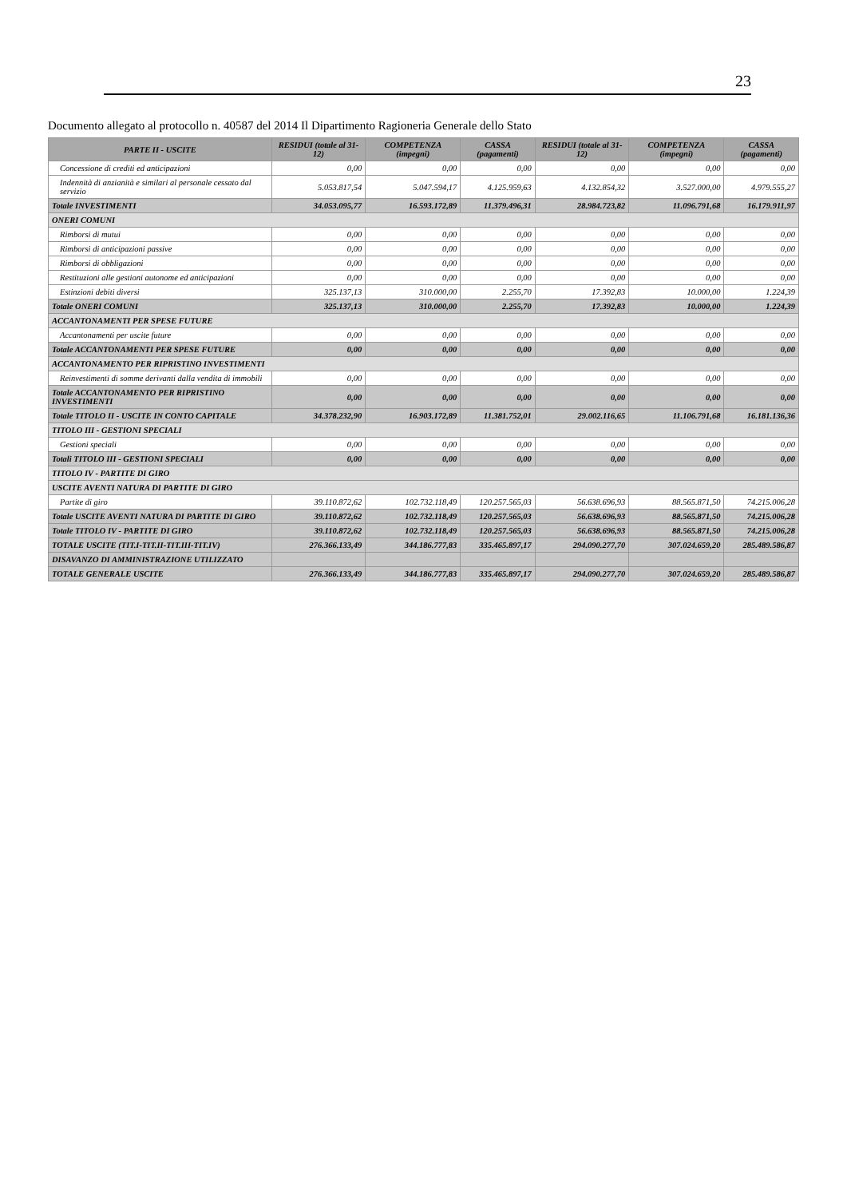23
Documento allegato al protocollo n. 40587 del 2014 Il Dipartimento Ragioneria Generale dello Stato
| PARTE II - USCITE | RESIDUI (totale al 31-12) | COMPETENZA (impegni) | CASSA (pagamenti) | RESIDUI (totale al 31-12) | COMPETENZA (impegni) | CASSA (pagamenti) |
| --- | --- | --- | --- | --- | --- | --- |
| Concessione di crediti ed anticipazioni | 0,00 | 0,00 | 0,00 | 0,00 | 0,00 | 0,00 |
| Indennità di anzianità e similari al personale cessato dal servizio | 5.053.817,54 | 5.047.594,17 | 4.125.959,63 | 4.132.854,32 | 3.527.000,00 | 4.979.555,27 |
| Totale INVESTIMENTI | 34.053.095,77 | 16.593.172,89 | 11.379.496,31 | 28.984.723,82 | 11.096.791,68 | 16.179.911,97 |
| ONERI COMUNI | | | | | | |
| Rimborsi di mutui | 0,00 | 0,00 | 0,00 | 0,00 | 0,00 | 0,00 |
| Rimborsi di anticipazioni passive | 0,00 | 0,00 | 0,00 | 0,00 | 0,00 | 0,00 |
| Rimborsi di obbligazioni | 0,00 | 0,00 | 0,00 | 0,00 | 0,00 | 0,00 |
| Restituzioni alle gestioni autonome ed anticipazioni | 0,00 | 0,00 | 0,00 | 0,00 | 0,00 | 0,00 |
| Estinzioni debiti diversi | 325.137,13 | 310.000,00 | 2.255,70 | 17.392,83 | 10.000,00 | 1.224,39 |
| Totale ONERI COMUNI | 325.137,13 | 310.000,00 | 2.255,70 | 17.392,83 | 10.000,00 | 1.224,39 |
| ACCANTONAMENTI PER SPESE FUTURE | | | | | | |
| Accantonamenti per uscite future | 0,00 | 0,00 | 0,00 | 0,00 | 0,00 | 0,00 |
| Totale ACCANTONAMENTI PER SPESE FUTURE | 0,00 | 0,00 | 0,00 | 0,00 | 0,00 | 0,00 |
| ACCANTONAMENTO PER RIPRISTINO INVESTIMENTI | | | | | | |
| Reinvestimenti di somme derivanti dalla vendita di immobili | 0,00 | 0,00 | 0,00 | 0,00 | 0,00 | 0,00 |
| Totale ACCANTONAMENTO PER RIPRISTINO INVESTIMENTI | 0,00 | 0,00 | 0,00 | 0,00 | 0,00 | 0,00 |
| Totale TITOLO II - USCITE IN CONTO CAPITALE | 34.378.232,90 | 16.903.172,89 | 11.381.752,01 | 29.002.116,65 | 11.106.791,68 | 16.181.136,36 |
| TITOLO III - GESTIONI SPECIALI | | | | | | |
| Gestioni speciali | 0,00 | 0,00 | 0,00 | 0,00 | 0,00 | 0,00 |
| Totali TITOLO III - GESTIONI SPECIALI | 0,00 | 0,00 | 0,00 | 0,00 | 0,00 | 0,00 |
| TITOLO IV - PARTITE DI GIRO | | | | | | |
| USCITE AVENTI NATURA DI PARTITE DI GIRO | | | | | | |
| Partite di giro | 39.110.872,62 | 102.732.118,49 | 120.257.565,03 | 56.638.696,93 | 88.565.871,50 | 74.215.006,28 |
| Totale USCITE AVENTI NATURA DI PARTITE DI GIRO | 39.110.872,62 | 102.732.118,49 | 120.257.565,03 | 56.638.696,93 | 88.565.871,50 | 74.215.006,28 |
| Totale TITOLO IV - PARTITE DI GIRO | 39.110.872,62 | 102.732.118,49 | 120.257.565,03 | 56.638.696,93 | 88.565.871,50 | 74.215.006,28 |
| TOTALE USCITE (TIT.I-TIT.II-TIT.III-TIT.IV) | 276.366.133,49 | 344.186.777,83 | 335.465.897,17 | 294.090.277,70 | 307.024.659,20 | 285.489.586,87 |
| DISAVANZO DI AMMINISTRAZIONE UTILIZZATO | | | | | | |
| TOTALE GENERALE USCITE | 276.366.133,49 | 344.186.777,83 | 335.465.897,17 | 294.090.277,70 | 307.024.659,20 | 285.489.586,87 |